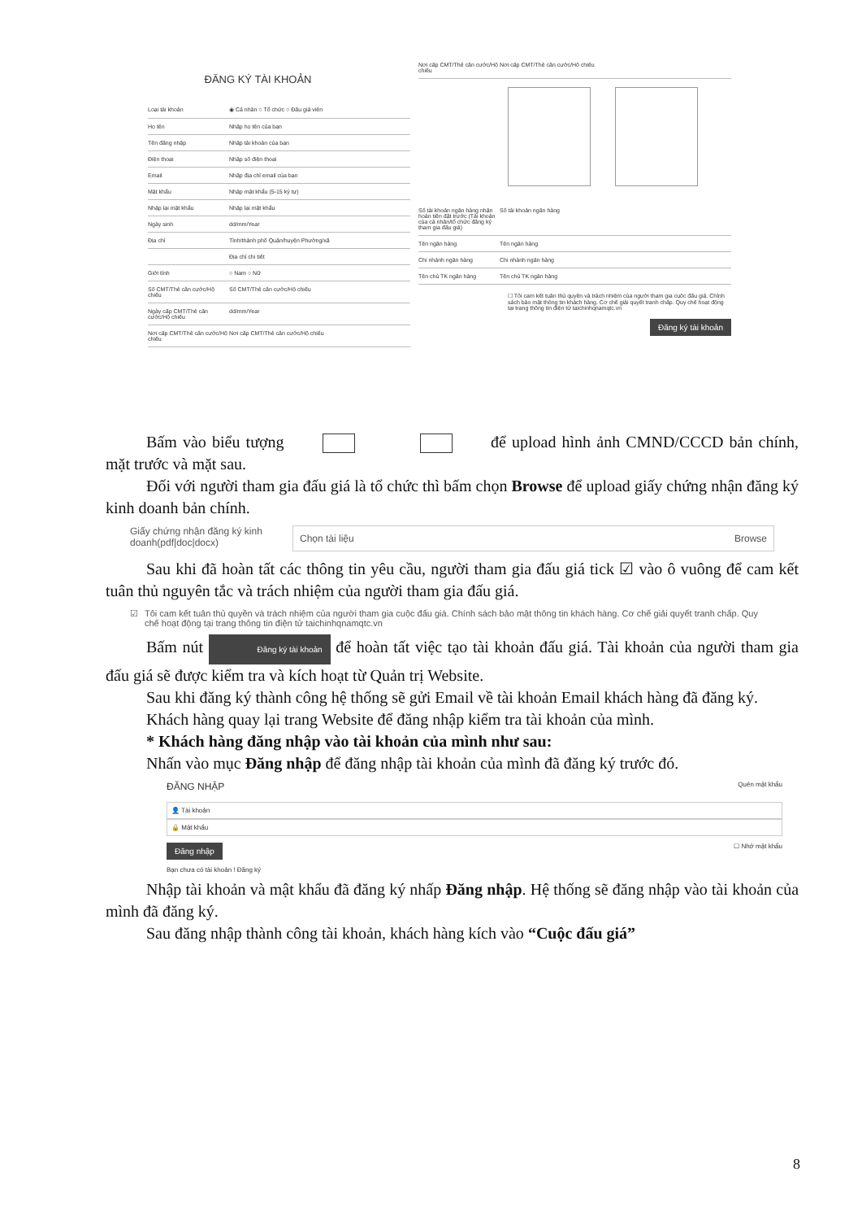ĐĂNG KÝ TÀI KHOẢN
Loại tài khoản ◉ Cá nhân ○ Tổ chức ○ Đấu giá viên
Họ tên Nhập họ tên của bạn
Tên đăng nhập Nhập tài khoản của bạn
Điện thoại Nhập số điện thoại
Email Nhập địa chỉ email của bạn
Mật khẩu Nhập mật khẩu (5-15 ký tự)
Nhập lại mật khẩu Nhập lại mật khẩu
Ngày sinh dd/mm/Year
Địa chỉ Tỉnh/thành phố Quận/huyện Phường/xã
Địa chỉ chi tiết
Giới tính ○ Nam ○ Nữ
Số CMT/Thẻ căn cước/Hộ chiếu Số CMT/Thẻ căn cước/Hộ chiếu
Ngày cấp CMT/Thẻ căn cước/Hộ chiếu dd/mm/Year
Nơi cấp CMT/Thẻ căn cước/Hộ chiếu Nơi cấp CMT/Thẻ căn cước/Hộ chiếu
Nơi cấp CMT/Thẻ căn cước/Hộ chiếu Nơi cấp CMT/Thẻ căn cước/Hộ chiếu
Số tài khoản ngân hàng nhận hoàn tiền đặt trước (Tài khoản của cá nhân/tổ chức đăng ký tham gia đấu giá) Số tài khoản ngân hàng
Tên ngân hàng Tên ngân hàng
Chi nhánh ngân hàng Chi nhánh ngân hàng
Tên chủ TK ngân hàng Tên chủ TK ngân hàng
☐ Tôi cam kết tuân thủ quyền và trách nhiệm của người tham gia cuộc đấu giá. Chính sách bảo mật thông tin khách hàng. Cơ chế giải quyết tranh chấp. Quy chế hoạt động tại trang thông tin điện tử taichinhqnamqtc.vn
Đăng ký tài khoản
Bấm vào biểu tượng để upload hình ảnh CMND/CCCD bản chính, mặt trước và mặt sau.
Đối với người tham gia đấu giá là tổ chức thì bấm chọn Browse để upload giấy chứng nhận đăng ký kinh doanh bản chính.
Giấy chứng nhận đăng ký kinh doanh(pdf|doc|docx)
Chọn tài liệu Browse
Sau khi đã hoàn tất các thông tin yêu cầu, người tham gia đấu giá tick ☑ vào ô vuông để cam kết tuân thủ nguyên tắc và trách nhiệm của người tham gia đấu giá.
☑ Tôi cam kết tuân thủ quyền và trách nhiệm của người tham gia cuộc đấu giá. Chính sách bảo mật thông tin khách hàng. Cơ chế giải quyết tranh chấp. Quy chế hoạt động tại trang thông tin điện tử taichinhqnamqtc.vn
Bấm nút Đăng ký tài khoản để hoàn tất việc tạo tài khoản đấu giá. Tài khoản của người tham gia đấu giá sẽ được kiểm tra và kích hoạt từ Quản trị Website.
Sau khi đăng ký thành công hệ thống sẽ gửi Email về tài khoản Email khách hàng đã đăng ký.
Khách hàng quay lại trang Website để đăng nhập kiểm tra tài khoản của mình.
* Khách hàng đăng nhập vào tài khoản của mình như sau:
Nhấn vào mục Đăng nhập để đăng nhập tài khoản của mình đã đăng ký trước đó.
ĐĂNG NHẬP Quên mật khẩu
👤 Tài khoản
🔒 Mật khẩu
Đăng nhập ☐ Nhớ mật khẩu
Bạn chưa có tài khoản ! Đăng ký
Nhập tài khoản và mật khẩu đã đăng ký nhấp Đăng nhập. Hệ thống sẽ đăng nhập vào tài khoản của mình đã đăng ký.
Sau đăng nhập thành công tài khoản, khách hàng kích vào “Cuộc đấu giá”
8